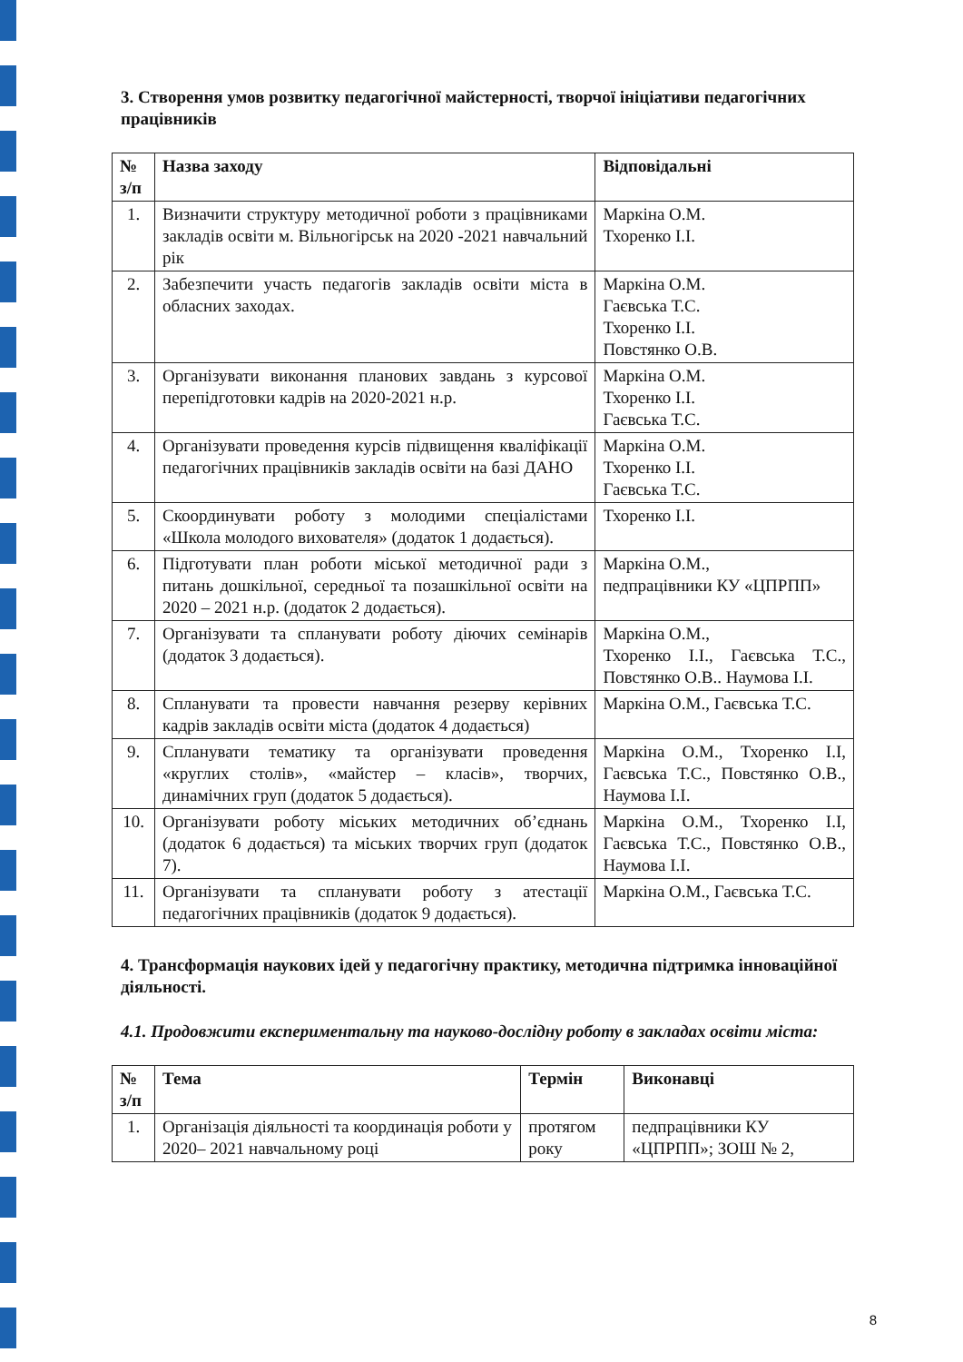3. Створення умов розвитку педагогічної майстерності, творчої ініціативи педагогічних працівників
| № з/п | Назва заходу | Відповідальні |
| --- | --- | --- |
| 1. | Визначити структуру методичної роботи з працівниками закладів освіти м. Вільногірськ на 2020 -2021 навчальний рік | Маркіна О.М. Тхоренко І.І. |
| 2. | Забезпечити участь педагогів закладів освіти міста в обласних заходах. | Маркіна О.М. Гаєвська Т.С. Тхоренко І.І. Повстянко О.В. |
| 3. | Організувати виконання планових завдань з курсової перепідготовки кадрів на 2020-2021 н.р. | Маркіна О.М. Тхоренко І.І. Гаєвська Т.С. |
| 4. | Організувати проведення курсів підвищення кваліфікації педагогічних працівників закладів освіти на базі ДАНО | Маркіна О.М. Тхоренко І.І. Гаєвська Т.С. |
| 5. | Скоординувати роботу з молодими спеціалістами «Школа молодого вихователя» (додаток 1 додається). | Тхоренко І.І. |
| 6. | Підготувати план роботи міської методичної ради з питань дошкільної, середньої та позашкільної освіти на 2020 – 2021 н.р. (додаток 2 додається). | Маркіна О.М., педпрацівники КУ «ЦПРПП» |
| 7. | Організувати та спланувати роботу діючих семінарів (додаток 3 додається). | Маркіна О.М., Тхоренко І.І., Гаєвська Т.С., Повстянко О.В.. Наумова І.І. |
| 8. | Спланувати та провести навчання резерву керівних кадрів закладів освіти міста (додаток 4 додається) | Маркіна О.М., Гаєвська Т.С. |
| 9. | Спланувати тематику та організувати проведення «круглих столів», «майстер – класів», творчих, динамічних груп (додаток 5 додається). | Маркіна О.М., Тхоренко І.І, Гаєвська Т.С., Повстянко О.В., Наумова І.І. |
| 10. | Організувати роботу міських методичних об’єднань (додаток 6 додається) та міських творчих груп (додаток 7). | Маркіна О.М., Тхоренко І.І, Гаєвська Т.С., Повстянко О.В., Наумова І.І. |
| 11. | Організувати та спланувати роботу з атестації педагогічних працівників (додаток 9 додається). | Маркіна О.М., Гаєвська Т.С. |
4. Трансформація наукових ідей у педагогічну практику, методична підтримка інноваційної діяльності.
4.1. Продовжити експериментальну та науково-дослідну роботу в закладах освіти міста:
| № з/п | Тема | Термін | Виконавці |
| --- | --- | --- | --- |
| 1. | Організація діяльності та координація роботи у 2020– 2021 навчальному році | протягом року | педпрацівники КУ «ЦПРПП»; ЗОШ № 2, |
8